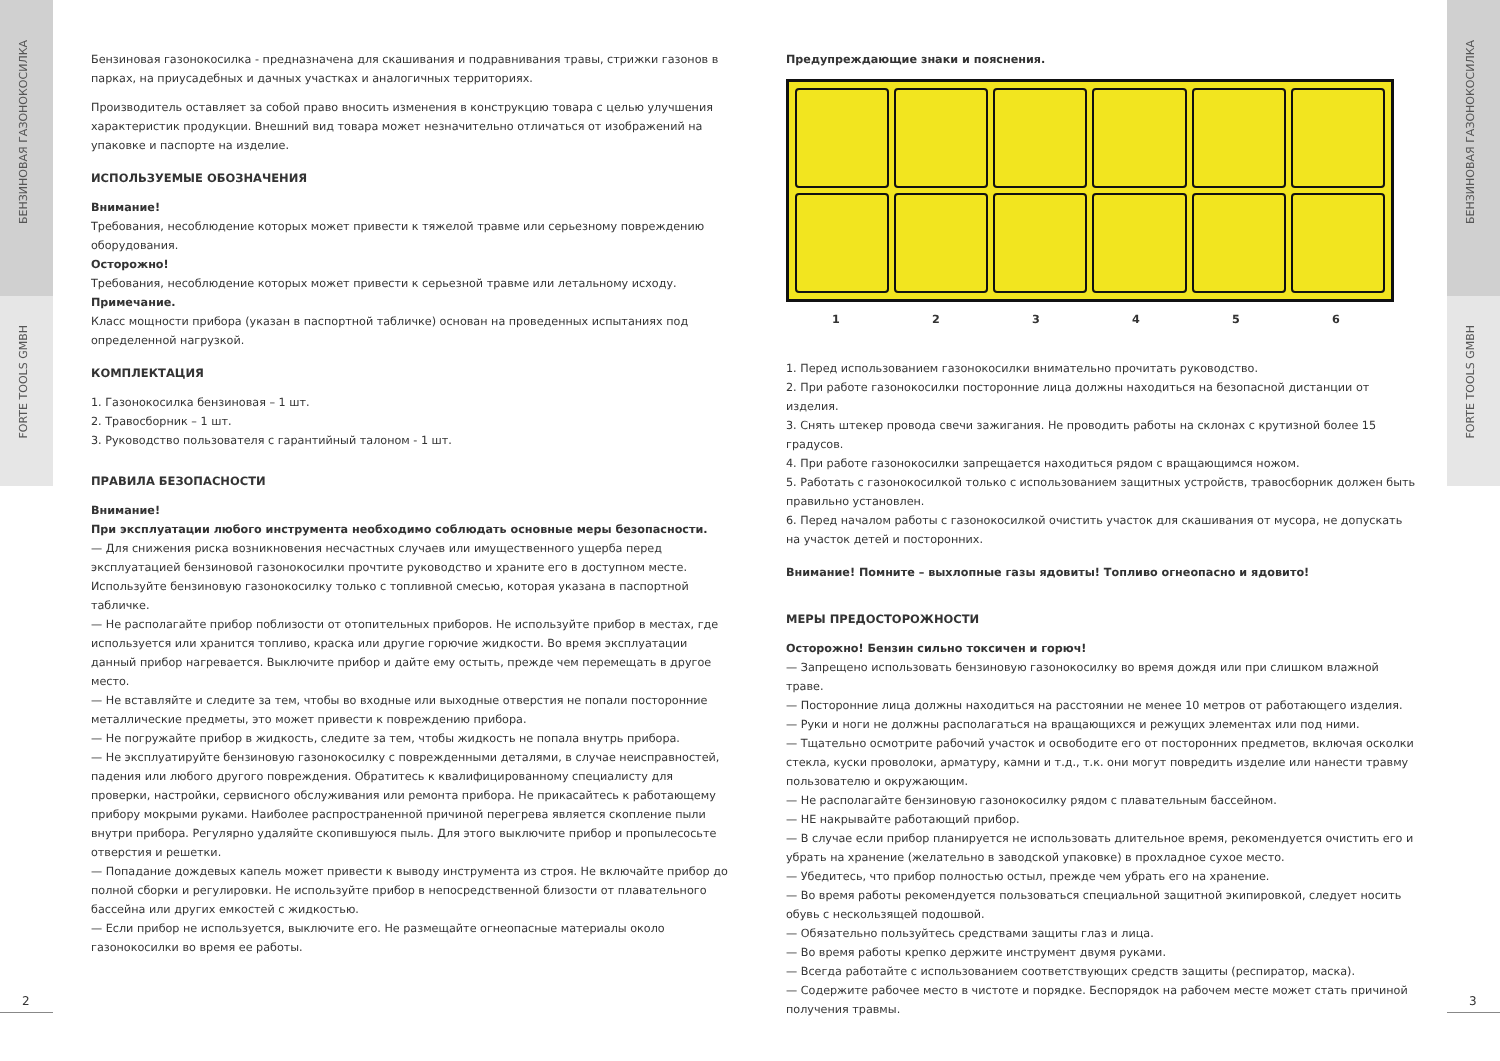БЕНЗИНОВАЯ ГАЗОНОКОСИЛКА
FORTE TOOLS GMBH
2
Бензиновая газонокосилка - предназначена для скашивания и подравнивания травы, стрижки газонов в парках, на приусадебных и дачных участках и аналогичных территориях.
Производитель оставляет за собой право вносить изменения в конструкцию товара с целью улучшения характеристик продукции. Внешний вид товара может незначительно отличаться от изображений на упаковке и паспорте на изделие.
ИСПОЛЬЗУЕМЫЕ ОБОЗНАЧЕНИЯ
Внимание!
Требования, несоблюдение которых может привести к тяжелой травме или серьезному повреждению оборудования.
Осторожно!
Требования, несоблюдение которых может привести к серьезной травме или летальному исходу.
Примечание.
Класс мощности прибора (указан в паспортной табличке) основан на проведенных испытаниях под определенной нагрузкой.
КОМПЛЕКТАЦИЯ
1. Газонокосилка бензиновая – 1 шт.
2. Травосборник – 1 шт.
3. Руководство пользователя с гарантийный талоном - 1 шт.
ПРАВИЛА БЕЗОПАСНОСТИ
Внимание!
При эксплуатации любого инструмента необходимо соблюдать основные меры безопасности.
— Для снижения риска возникновения несчастных случаев или имущественного ущерба перед эксплуатацией бензиновой газонокосилки прочтите руководство и храните его в доступном месте. Используйте бензиновую газонокосилку только с топливной смесью, которая указана в паспортной табличке.
— Не располагайте прибор поблизости от отопительных приборов. Не используйте прибор в местах, где используется или хранится топливо, краска или другие горючие жидкости. Во время эксплуатации данный прибор нагревается. Выключите прибор и дайте ему остыть, прежде чем перемещать в другое место.
— Не вставляйте и следите за тем, чтобы во входные или выходные отверстия не попали посторонние металлические предметы, это может привести к повреждению прибора.
— Не погружайте прибор в жидкость, следите за тем, чтобы жидкость не попала внутрь прибора.
— Не эксплуатируйте бензиновую газонокосилку с поврежденными деталями, в случае неисправностей, падения или любого другого повреждения. Обратитесь к квалифицированному специалисту для проверки, настройки, сервисного обслуживания или ремонта прибора. Не прикасайтесь к работающему прибору мокрыми руками. Наиболее распространенной причиной перегрева является скопление пыли внутри прибора. Регулярно удаляйте скопившуюся пыль. Для этого выключите прибор и пропылесосьте отверстия и решетки.
— Попадание дождевых капель может привести к выводу инструмента из строя. Не включайте прибор до полной сборки и регулировки. Не используйте прибор в непосредственной близости от плавательного бассейна или других емкостей с жидкостью.
— Если прибор не используется, выключите его. Не размещайте огнеопасные материалы около газонокосилки во время ее работы.
Предупреждающие знаки и пояснения.
1 2 3 4 5 6
1. Перед использованием газонокосилки внимательно прочитать руководство.
2. При работе газонокосилки посторонние лица должны находиться на безопасной дистанции от изделия.
3. Снять штекер провода свечи зажигания. Не проводить работы на склонах с крутизной более 15 градусов.
4. При работе газонокосилки запрещается находиться рядом с вращающимся ножом.
5. Работать с газонокосилкой только с использованием защитных устройств, травосборник должен быть правильно установлен.
6. Перед началом работы с газонокосилкой очистить участок для скашивания от мусора, не допускать на участок детей и посторонних.
Внимание! Помните – выхлопные газы ядовиты! Топливо огнеопасно и ядовито!
МЕРЫ ПРЕДОСТОРОЖНОСТИ
Осторожно! Бензин сильно токсичен и горюч!
— Запрещено использовать бензиновую газонокосилку во время дождя или при слишком влажной траве.
— Посторонние лица должны находиться на расстоянии не менее 10 метров от работающего изделия.
— Руки и ноги не должны располагаться на вращающихся и режущих элементах или под ними.
— Тщательно осмотрите рабочий участок и освободите его от посторонних предметов, включая осколки стекла, куски проволоки, арматуру, камни и т.д., т.к. они могут повредить изделие или нанести травму пользователю и окружающим.
— Не располагайте бензиновую газонокосилку рядом с плавательным бассейном.
— НЕ накрывайте работающий прибор.
— В случае если прибор планируется не использовать длительное время, рекомендуется очистить его и убрать на хранение (желательно в заводской упаковке) в прохладное сухое место.
— Убедитесь, что прибор полностью остыл, прежде чем убрать его на хранение.
— Во время работы рекомендуется пользоваться специальной защитной экипировкой, следует носить обувь с нескользящей подошвой.
— Обязательно пользуйтесь средствами защиты глаз и лица.
— Во время работы крепко держите инструмент двумя руками.
— Всегда работайте с использованием соответствующих средств защиты (респиратор, маска).
— Содержите рабочее место в чистоте и порядке. Беспорядок на рабочем месте может стать причиной получения травмы.
БЕНЗИНОВАЯ ГАЗОНОКОСИЛКА
FORTE TOOLS GMBH
3